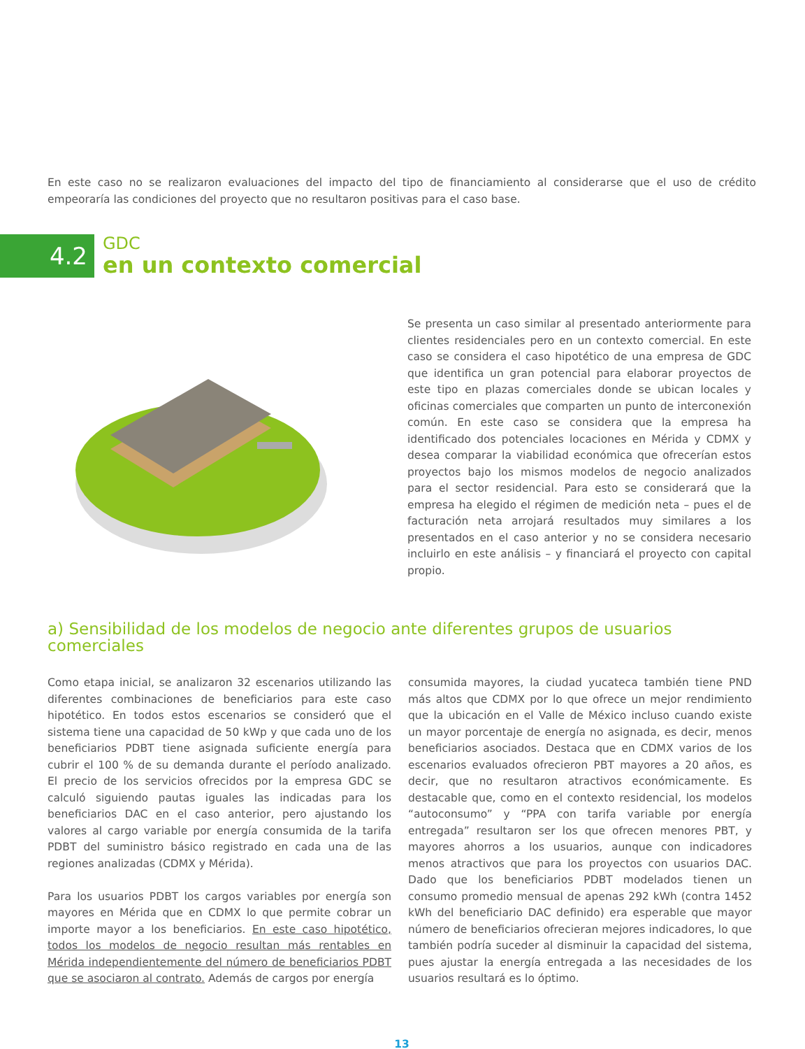En este caso no se realizaron evaluaciones del impacto del tipo de financiamiento al considerarse que el uso de crédito empeoraría las condiciones del proyecto que no resultaron positivas para el caso base.
4.2
GDC
en un contexto comercial
Se presenta un caso similar al presentado anteriormente para clientes residenciales pero en un contexto comercial. En este caso se considera el caso hipotético de una empresa de GDC que identifica un gran potencial para elaborar proyectos de este tipo en plazas comerciales donde se ubican locales y oficinas comerciales que comparten un punto de interconexión común. En este caso se considera que la empresa ha identificado dos potenciales locaciones en Mérida y CDMX y desea comparar la viabilidad económica que ofrecerían estos proyectos bajo los mismos modelos de negocio analizados para el sector residencial. Para esto se considerará que la empresa ha elegido el régimen de medición neta – pues el de facturación neta arrojará resultados muy similares a los presentados en el caso anterior y no se considera necesario incluirlo en este análisis – y financiará el proyecto con capital propio.
a) Sensibilidad de los modelos de negocio ante diferentes grupos de usuarios comerciales
Como etapa inicial, se analizaron 32 escenarios utilizando las diferentes combinaciones de beneficiarios para este caso hipotético. En todos estos escenarios se consideró que el sistema tiene una capacidad de 50 kWp y que cada uno de los beneficiarios PDBT tiene asignada suficiente energía para cubrir el 100 % de su demanda durante el período analizado. El precio de los servicios ofrecidos por la empresa GDC se calculó siguiendo pautas iguales las indicadas para los beneficiarios DAC en el caso anterior, pero ajustando los valores al cargo variable por energía consumida de la tarifa PDBT del suministro básico registrado en cada una de las regiones analizadas (CDMX y Mérida).
Para los usuarios PDBT los cargos variables por energía son mayores en Mérida que en CDMX lo que permite cobrar un importe mayor a los beneficiarios. En este caso hipotético, todos los modelos de negocio resultan más rentables en Mérida independientemente del número de beneficiarios PDBT que se asociaron al contrato. Además de cargos por energía
consumida mayores, la ciudad yucateca también tiene PND más altos que CDMX por lo que ofrece un mejor rendimiento que la ubicación en el Valle de México incluso cuando existe un mayor porcentaje de energía no asignada, es decir, menos beneficiarios asociados. Destaca que en CDMX varios de los escenarios evaluados ofrecieron PBT mayores a 20 años, es decir, que no resultaron atractivos económicamente. Es destacable que, como en el contexto residencial, los modelos “autoconsumo” y “PPA con tarifa variable por energía entregada” resultaron ser los que ofrecen menores PBT, y mayores ahorros a los usuarios, aunque con indicadores menos atractivos que para los proyectos con usuarios DAC. Dado que los beneficiarios PDBT modelados tienen un consumo promedio mensual de apenas 292 kWh (contra 1452 kWh del beneficiario DAC definido) era esperable que mayor número de beneficiarios ofrecieran mejores indicadores, lo que también podría suceder al disminuir la capacidad del sistema, pues ajustar la energía entregada a las necesidades de los usuarios resultará es lo óptimo.
13